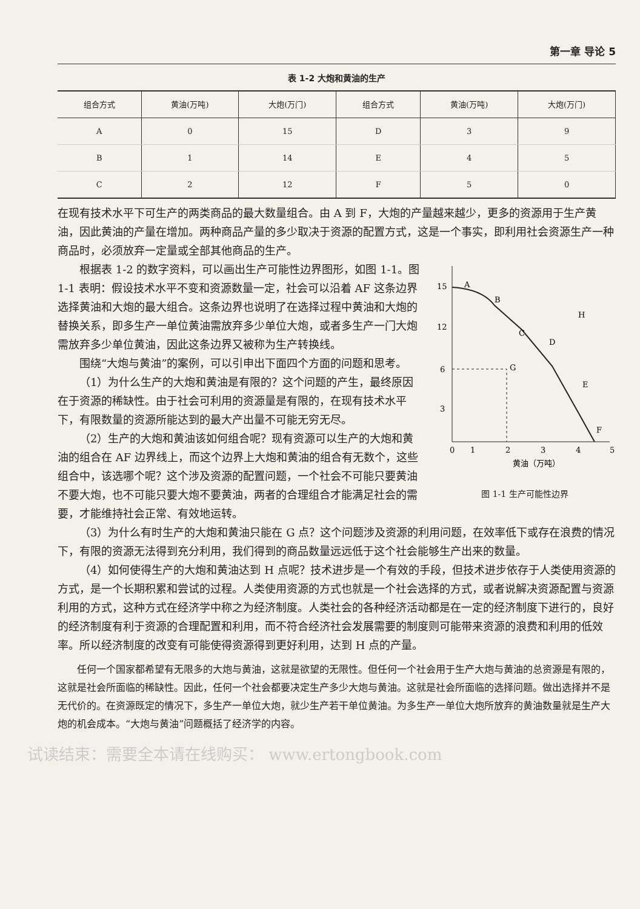第一章 导论 5
表 1-2 大炮和黄油的生产
| 组合方式 | 黄油(万吨) | 大炮(万门) | 组合方式 | 黄油(万吨) | 大炮(万门) |
| --- | --- | --- | --- | --- | --- |
| A | 0 | 15 | D | 3 | 9 |
| B | 1 | 14 | E | 4 | 5 |
| C | 2 | 12 | F | 5 | 0 |
在现有技术水平下可生产的两类商品的最大数量组合。由 A 到 F，大炮的产量越来越少，更多的资源用于生产黄油，因此黄油的产量在增加。两种商品产量的多少取决于资源的配置方式，这是一个事实，即利用社会资源生产一种商品时，必须放弃一定量或全部其他商品的生产。
15
12
6
3
0
1
2
3
4
5
A
B
C
D
G
H
E
F
黄油（万吨）
图 1-1 生产可能性边界
根据表 1-2 的数字资料，可以画出生产可能性边界图形，如图 1-1。图 1-1 表明：假设技术水平不变和资源数量一定，社会可以沿着 AF 这条边界选择黄油和大炮的最大组合。这条边界也说明了在选择过程中黄油和大炮的替换关系，即多生产一单位黄油需放弃多少单位大炮，或者多生产一门大炮需放弃多少单位黄油，因此这条边界又被称为生产转换线。
围绕“大炮与黄油”的案例，可以引申出下面四个方面的问题和思考。
（1）为什么生产的大炮和黄油是有限的？这个问题的产生，最终原因在于资源的稀缺性。由于社会可利用的资源量是有限的，在现有技术水平下，有限数量的资源所能达到的最大产出量不可能无穷无尽。
（2）生产的大炮和黄油该如何组合呢？现有资源可以生产的大炮和黄油的组合在 AF 边界线上，而这个边界上大炮和黄油的组合有无数个，这些组合中，该选哪个呢？这个涉及资源的配置问题，一个社会不可能只要黄油不要大炮，也不可能只要大炮不要黄油，两者的合理组合才能满足社会的需要，才能维持社会正常、有效地运转。
（3）为什么有时生产的大炮和黄油只能在 G 点？这个问题涉及资源的利用问题，在效率低下或存在浪费的情况下，有限的资源无法得到充分利用，我们得到的商品数量远远低于这个社会能够生产出来的数量。
（4）如何使得生产的大炮和黄油达到 H 点呢？技术进步是一个有效的手段，但技术进步依存于人类使用资源的方式，是一个长期积累和尝试的过程。人类使用资源的方式也就是一个社会选择的方式，或者说解决资源配置与资源利用的方式，这种方式在经济学中称之为经济制度。人类社会的各种经济活动都是在一定的经济制度下进行的，良好的经济制度有利于资源的合理配置和利用，而不符合经济社会发展需要的制度则可能带来资源的浪费和利用的低效率。所以经济制度的改变有可能使得资源得到更好利用，达到 H 点的产量。
任何一个国家都希望有无限多的大炮与黄油，这就是欲望的无限性。但任何一个社会用于生产大炮与黄油的总资源是有限的，这就是社会所面临的稀缺性。因此，任何一个社会都要决定生产多少大炮与黄油。这就是社会所面临的选择问题。做出选择并不是无代价的。在资源既定的情况下，多生产一单位大炮，就少生产若干单位黄油。为多生产一单位大炮所放弃的黄油数量就是生产大炮的机会成本。“大炮与黄油”问题概括了经济学的内容。
试读结束：需要全本请在线购买： www.ertongbook.com